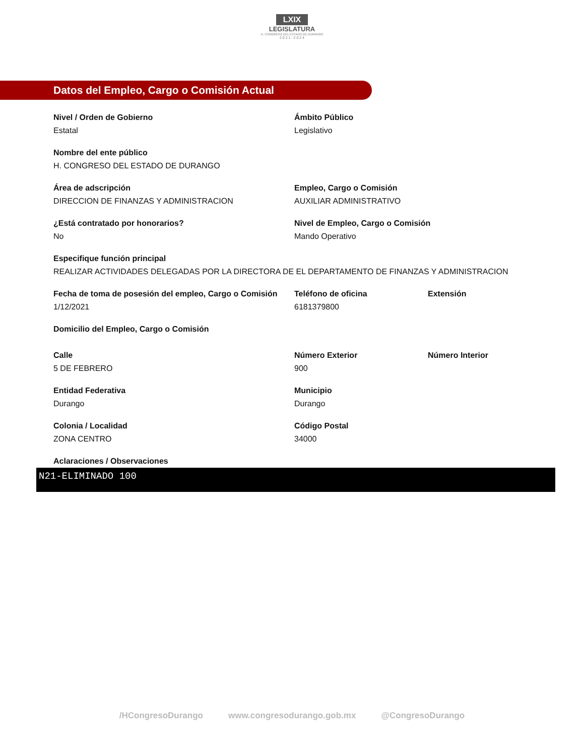LXIX
LEGISLATURA
H. CONGRESO DEL ESTADO DE DURANGO
2 0 2 1 - 2 0 2 4
Datos del Empleo, Cargo o Comisión Actual
Nivel / Orden de Gobierno
Estatal
Ámbito Público
Legislativo
Nombre del ente público
H. CONGRESO DEL ESTADO DE DURANGO
Área de adscripción
DIRECCION DE FINANZAS Y ADMINISTRACION
Empleo, Cargo o Comisión
AUXILIAR ADMINISTRATIVO
¿Está contratado por honorarios?
No
Nivel de Empleo, Cargo o Comisión
Mando Operativo
Especifique función principal
REALIZAR ACTIVIDADES DELEGADAS POR LA DIRECTORA DE EL DEPARTAMENTO DE FINANZAS Y ADMINISTRACION
Fecha de toma de posesión del empleo, Cargo o Comisión
1/12/2021
Teléfono de oficina
6181379800
Extensión
Domicilio del Empleo, Cargo o Comisión
Calle
5 DE FEBRERO
Número Exterior
900
Número Interior
Entidad Federativa
Durango
Municipio
Durango
Colonia / Localidad
ZONA CENTRO
Código Postal
34000
Aclaraciones / Observaciones
N21-ELIMINADO 100
/HCongresoDurango www.congresodurango.gob.mx @CongresoDurango